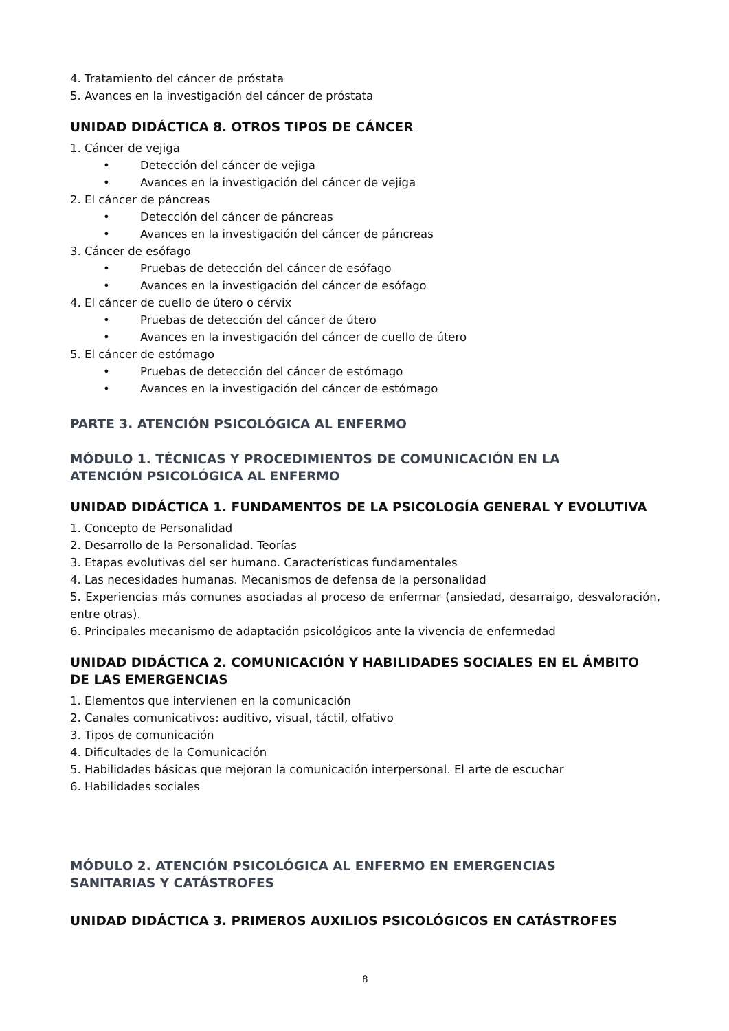4. Tratamiento del cáncer de próstata
5. Avances en la investigación del cáncer de próstata
UNIDAD DIDÁCTICA 8. OTROS TIPOS DE CÁNCER
1. Cáncer de vejiga
• Detección del cáncer de vejiga
• Avances en la investigación del cáncer de vejiga
2. El cáncer de páncreas
• Detección del cáncer de páncreas
• Avances en la investigación del cáncer de páncreas
3. Cáncer de esófago
• Pruebas de detección del cáncer de esófago
• Avances en la investigación del cáncer de esófago
4. El cáncer de cuello de útero o cérvix
• Pruebas de detección del cáncer de útero
• Avances en la investigación del cáncer de cuello de útero
5. El cáncer de estómago
• Pruebas de detección del cáncer de estómago
• Avances en la investigación del cáncer de estómago
PARTE 3. ATENCIÓN PSICOLÓGICA AL ENFERMO
MÓDULO 1. TÉCNICAS Y PROCEDIMIENTOS DE COMUNICACIÓN EN LA
ATENCIÓN PSICOLÓGICA AL ENFERMO
UNIDAD DIDÁCTICA 1. FUNDAMENTOS DE LA PSICOLOGÍA GENERAL Y EVOLUTIVA
1. Concepto de Personalidad
2. Desarrollo de la Personalidad. Teorías
3. Etapas evolutivas del ser humano. Características fundamentales
4. Las necesidades humanas. Mecanismos de defensa de la personalidad
5. Experiencias más comunes asociadas al proceso de enfermar (ansiedad, desarraigo, desvaloración, entre otras).
6. Principales mecanismo de adaptación psicológicos ante la vivencia de enfermedad
UNIDAD DIDÁCTICA 2. COMUNICACIÓN Y HABILIDADES SOCIALES EN EL ÁMBITO DE LAS EMERGENCIAS
1. Elementos que intervienen en la comunicación
2. Canales comunicativos: auditivo, visual, táctil, olfativo
3. Tipos de comunicación
4. Dificultades de la Comunicación
5. Habilidades básicas que mejoran la comunicación interpersonal. El arte de escuchar
6. Habilidades sociales
MÓDULO 2. ATENCIÓN PSICOLÓGICA AL ENFERMO EN EMERGENCIAS
SANITARIAS Y CATÁSTROFES
UNIDAD DIDÁCTICA 3. PRIMEROS AUXILIOS PSICOLÓGICOS EN CATÁSTROFES
8